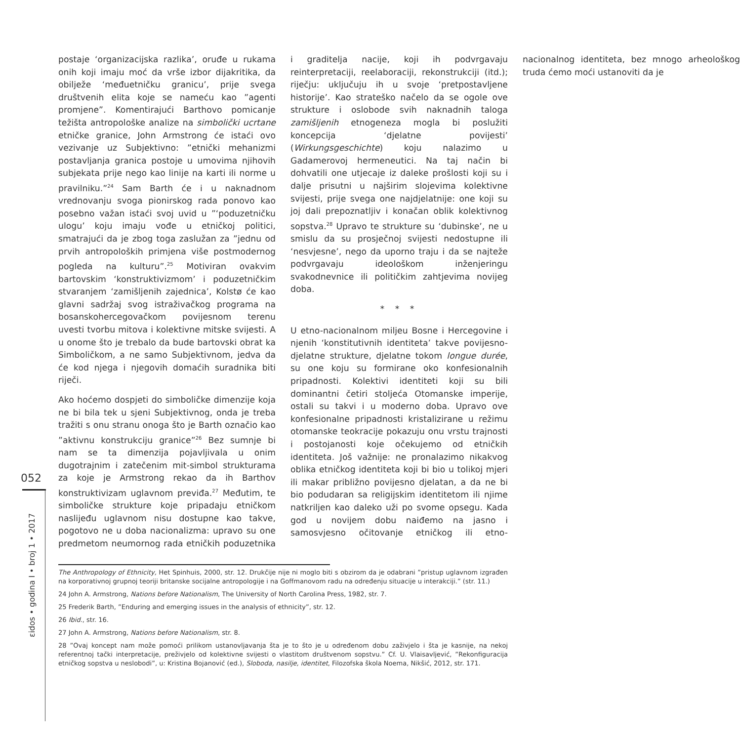052
εidos • godina I • broj 1 • 2017
postaje ‘organizacijska razlika’, oruđe u rukama onih koji imaju moć da vrše izbor dijakritika, da obilježe ‘međuetničku granicu’, prije svega društvenih elita koje se nameću kao ”agenti promjene”. Komentirajući Barthovo pomicanje težišta antropološke analize na simbolički ucrtane etničke granice, John Armstrong će istaći ovo vezivanje uz Subjektivno: ”etnički mehanizmi postavljanja granica postoje u umovima njihovih subjekata prije nego kao linije na karti ili norme u pravilniku.”<sup>24</sup> Sam Barth će i u naknadnom vrednovanju svoga pionirskog rada ponovo kao posebno važan istaći svoj uvid u ”‘poduzetničku ulogu’ koju imaju vođe u etničkoj politici, smatrajući da je zbog toga zaslužan za ”jednu od prvih antropoloških primjena više postmodernog pogleda na kulturu”.<sup>25</sup> Motiviran ovakvim bartovskim ‘konstruktivizmom’ i poduzetničkim stvaranjem ‘zamišljenih zajednica’, Kolstø će kao glavni sadržaj svog istraživačkog programa na bosanskohercegovačkom povijesnom terenu uvesti tvorbu mitova i kolektivne mitske svijesti. A u onome što je trebalo da bude bartovski obrat ka Simboličkom, a ne samo Subjektivnom, jedva da će kod njega i njegovih domaćih suradnika biti riječi.
Ako hoćemo dospjeti do simboličke dimenzije koja ne bi bila tek u sjeni Subjektivnog, onda je treba tražiti s onu stranu onoga što je Barth označio kao ”aktivnu konstrukciju granice”<sup>26</sup> Bez sumnje bi nam se ta dimenzija pojavljivala u onim dugotrajnim i zatečenim mit-simbol strukturama za koje je Armstrong rekao da ih Barthov konstruktivizam uglavnom previđa.<sup>27</sup> Međutim, te simboličke strukture koje pripadaju etničkom naslijeđu uglavnom nisu dostupne kao takve, pogotovo ne u doba nacionalizma: upravo su one predmetom neumornog rada etničkih poduzetnika i graditelja nacije, koji ih podvrgavaju reinterpretaciji, reelaboraciji, rekonstrukciji (itd.); riječju: uključuju ih u svoje ‘pretpostavljene historije’. Kao strateško načelo da se ogole ove strukture i oslobode svih naknadnih taloga zamišljenih etnogeneza mogla bi poslužiti koncepcija ‘djelatne povijesti’ (Wirkungsgeschichte) koju nalazimo u Gadamerovoj hermeneutici. Na taj način bi dohvatili one utjecaje iz daleke prošlosti koji su i dalje prisutni u najširim slojevima kolektivne svijesti, prije svega one najdjelatnije: one koji su joj dali prepoznatljiv i konačan oblik kolektivnog sopstva.<sup>28</sup> Upravo te strukture su ‘dubinske’, ne u smislu da su prosječnoj svijesti nedostupne ili ‘nesvjesne’, nego da uporno traju i da se najteže podvrgavaju ideološkom inženjeringu svakodnevnice ili političkim zahtjevima novijeg doba.
* * *
U etno-nacionalnom miljeu Bosne i Hercegovine i njenih ‘konstitutivnih identiteta’ takve povijesno-djelatne strukture, djelatne tokom longue durée, su one koju su formirane oko konfesionalnih pripadnosti. Kolektivi identiteti koji su bili dominantni četiri stoljeća Otomanske imperije, ostali su takvi i u moderno doba. Upravo ove konfesionalne pripadnosti kristalizirane u režimu otomanske teokracije pokazuju onu vrstu trajnosti i postojanosti koje očekujemo od etničkih identiteta. Još važnije: ne pronalazimo nikakvog oblika etničkog identiteta koji bi bio u tolikoj mjeri ili makar približno povijesno djelatan, a da ne bi bio podudaran sa religijskim identitetom ili njime natkriljen kao daleko uži po svome opsegu. Kada god u novijem dobu naiđemo na jasno i samosvjesno očitovanje etničkog ili etno-nacionalnog identiteta, bez mnogo arheološkog truda ćemo moći ustanoviti da je
The Anthropology of Ethnicity, Het Spinhuis, 2000, str. 12. Drukčije nije ni moglo biti s obzirom da je odabrani ”pristup uglavnom izgrađen na korporativnoj grupnoj teoriji britanske socijalne antropologije i na Goffmanovom radu na određenju situacije u interakciji.” (str. 11.)
24 John A. Armstrong, Nations before Nationalism, The University of North Carolina Press, 1982, str. 7.
25 Frederik Barth, ”Enduring and emerging issues in the analysis of ethnicity”, str. 12.
26 Ibid., str. 16.
27 John A. Armstrong, Nations before Nationalism, str. 8.
28 ”Ovaj koncept nam može pomoći prilikom ustanovljavanja šta je to što je u određenom dobu zaživjelo i šta je kasnije, na nekoj referentnoj tački interpretacije, preživjelo od kolektivne svijesti o vlastitom društvenom sopstvu.” Cf. U. Vlaisavljević, ”Rekonfiguracija etničkog sopstva u neslobodi”, u: Kristina Bojanović (ed.), Sloboda, nasilje, identitet, Filozofska škola Noema, Nikšić, 2012, str. 171.